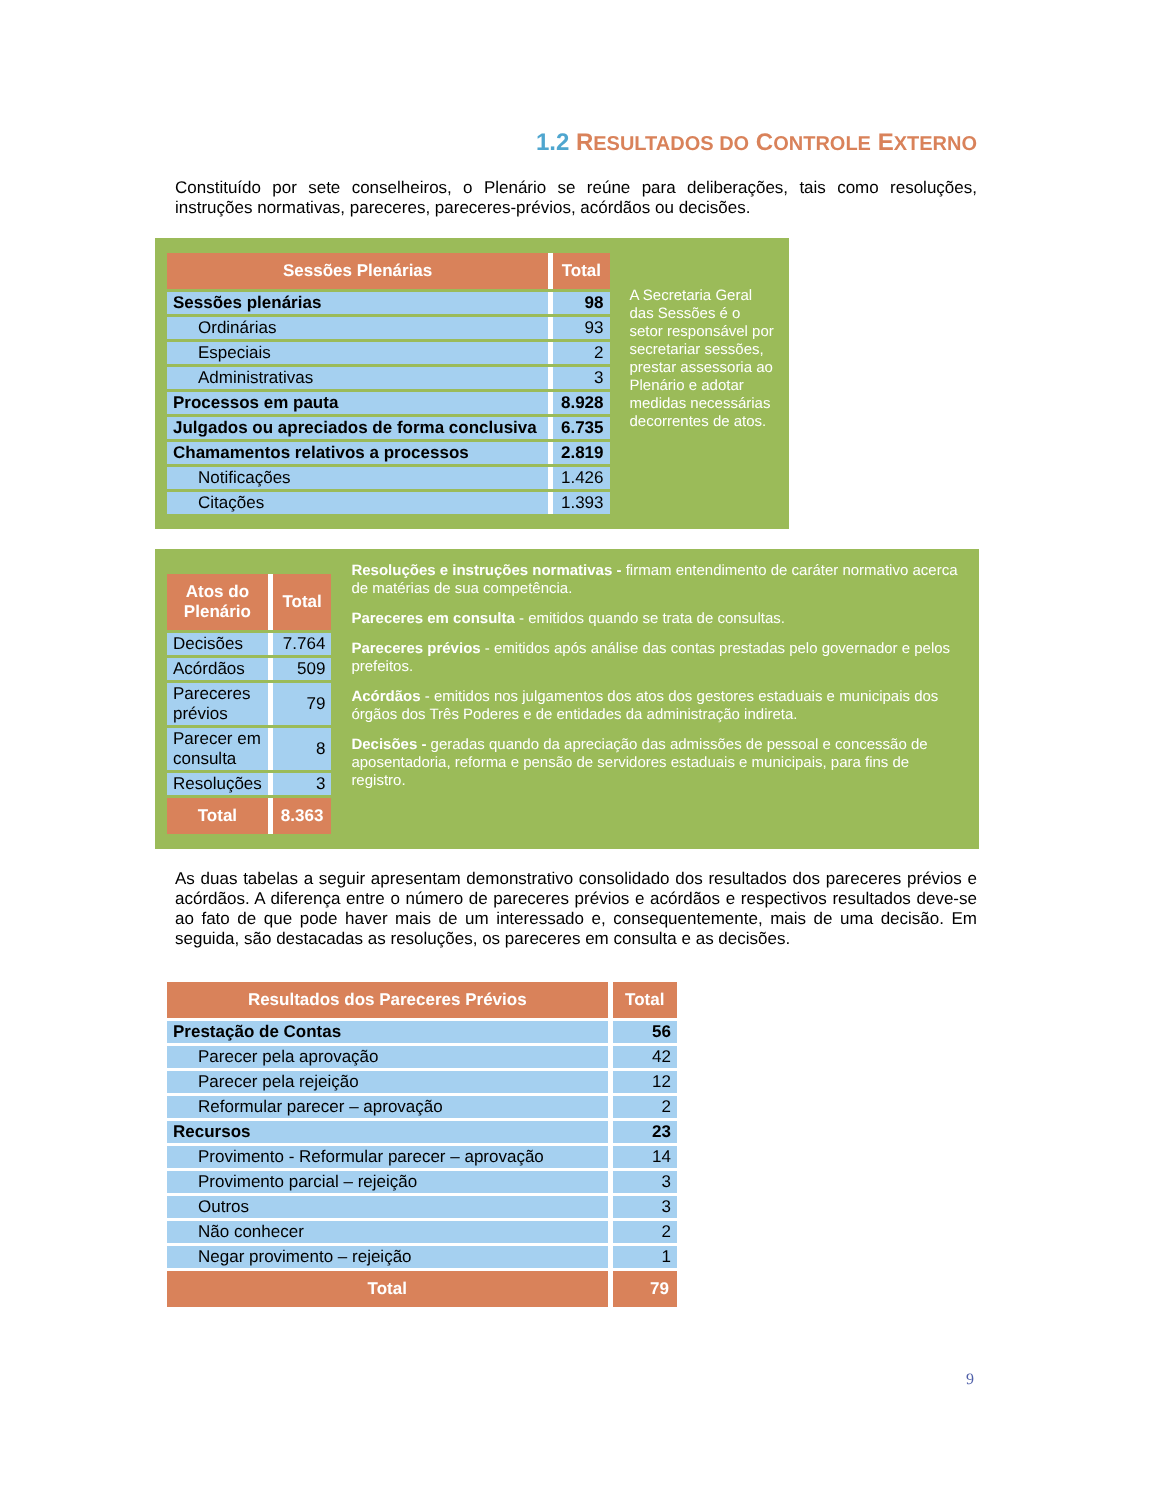1.2 RESULTADOS DO CONTROLE EXTERNO
Constituído por sete conselheiros, o Plenário se reúne para deliberações, tais como resoluções, instruções normativas, pareceres, pareceres-prévios, acórdãos ou decisões.
| Sessões Plenárias | Total |
| --- | --- |
| Sessões plenárias | 98 |
| Ordinárias | 93 |
| Especiais | 2 |
| Administrativas | 3 |
| Processos em pauta | 8.928 |
| Julgados ou apreciados de forma conclusiva | 6.735 |
| Chamamentos relativos a processos | 2.819 |
| Notificações | 1.426 |
| Citações | 1.393 |
A Secretaria Geral das Sessões é o setor responsável por secretariar sessões, prestar assessoria ao Plenário e adotar medidas necessárias decorrentes de atos.
| Atos do Plenário | Total |
| --- | --- |
| Decisões | 7.764 |
| Acórdãos | 509 |
| Pareceres prévios | 79 |
| Parecer em consulta | 8 |
| Resoluções | 3 |
| Total | 8.363 |
Resoluções e instruções normativas - firmam entendimento de caráter normativo acerca de matérias de sua competência.
Pareceres em consulta - emitidos quando se trata de consultas.
Pareceres prévios - emitidos após análise das contas prestadas pelo governador e pelos prefeitos.
Acórdãos - emitidos nos julgamentos dos atos dos gestores estaduais e municipais dos órgãos dos Três Poderes e de entidades da administração indireta.
Decisões - geradas quando da apreciação das admissões de pessoal e concessão de aposentadoria, reforma e pensão de servidores estaduais e municipais, para fins de registro.
As duas tabelas a seguir apresentam demonstrativo consolidado dos resultados dos pareceres prévios e acórdãos. A diferença entre o número de pareceres prévios e acórdãos e respectivos resultados deve-se ao fato de que pode haver mais de um interessado e, consequentemente, mais de uma decisão. Em seguida, são destacadas as resoluções, os pareceres em consulta e as decisões.
| Resultados dos Pareceres Prévios | Total |
| --- | --- |
| Prestação de Contas | 56 |
| Parecer pela aprovação | 42 |
| Parecer pela rejeição | 12 |
| Reformular parecer – aprovação | 2 |
| Recursos | 23 |
| Provimento - Reformular parecer – aprovação | 14 |
| Provimento parcial – rejeição | 3 |
| Outros | 3 |
| Não conhecer | 2 |
| Negar provimento – rejeição | 1 |
| Total | 79 |
9